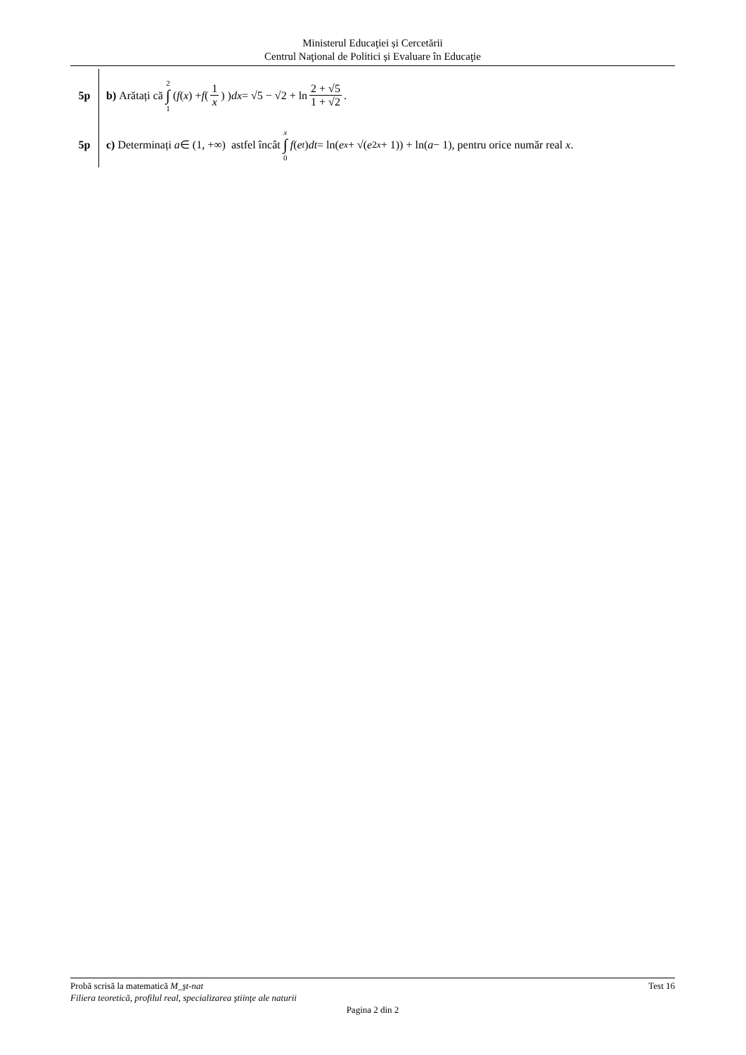Ministerul Educaţiei și Cercetării
Centrul Naţional de Politici și Evaluare în Educaţie
5p
b) Arătați că 2 ∫ 1 ( f (x) + f (1 x) ) dx = √5 − √2 + ln 2 + √5 1 + √2.
5p
c) Determinați a ∈ (1, +∞) astfel încât x ∫ 0 f (e<sup>t</sup>) dt = ln(e<sup>x</sup> + √(e<sup>2x</sup> + 1)) + ln(a − 1), pentru orice număr real x.
Probă scrisă la matematică M_şt-nat Test 16
Filiera teoretică, profilul real, specializarea ştiinţe ale naturii
Pagina 2 din 2